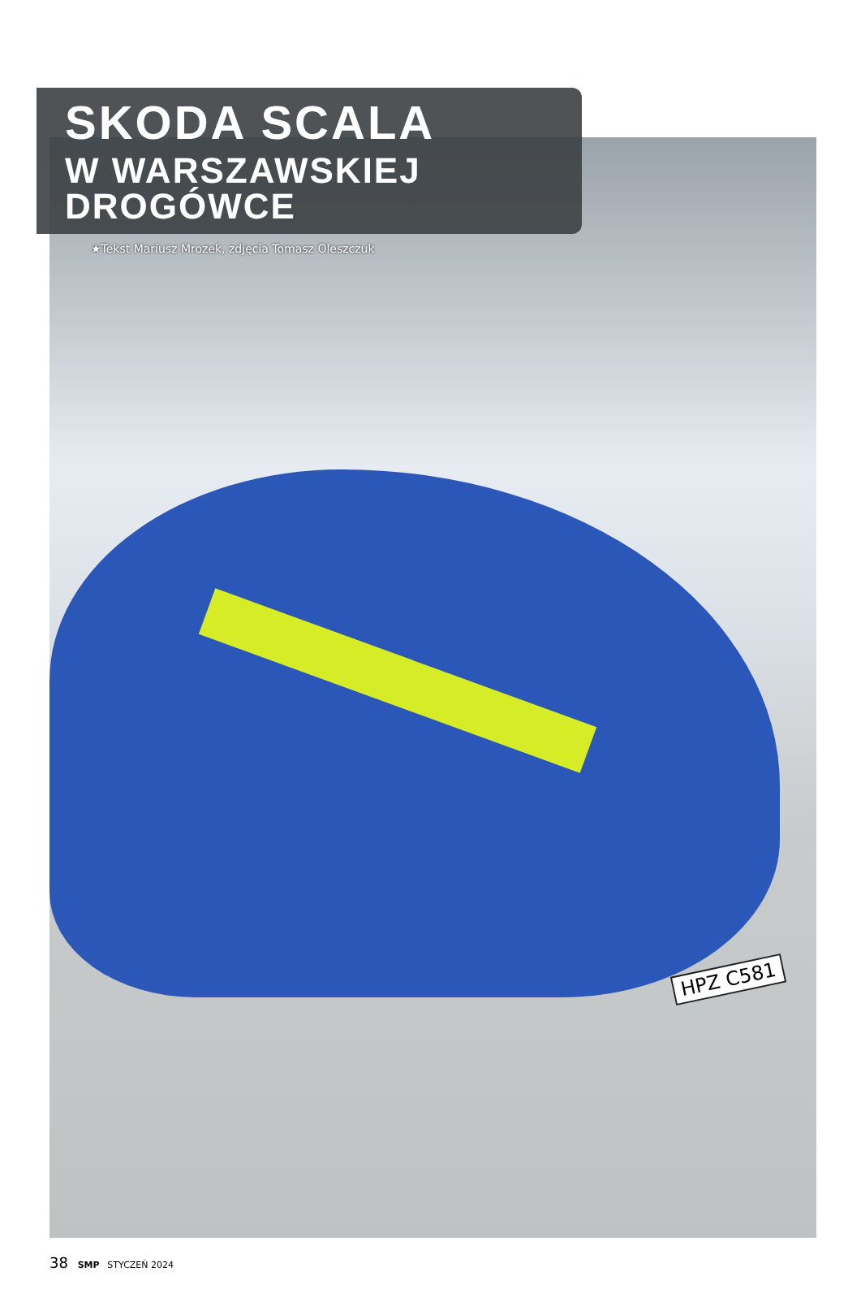HPZ C581
SKODA SCALA
W WARSZAWSKIEJ DROGÓWCE
★Tekst Mariusz Mrozek, zdjęcia Tomasz Oleszczuk
38 SMP STYCZEŃ 2024